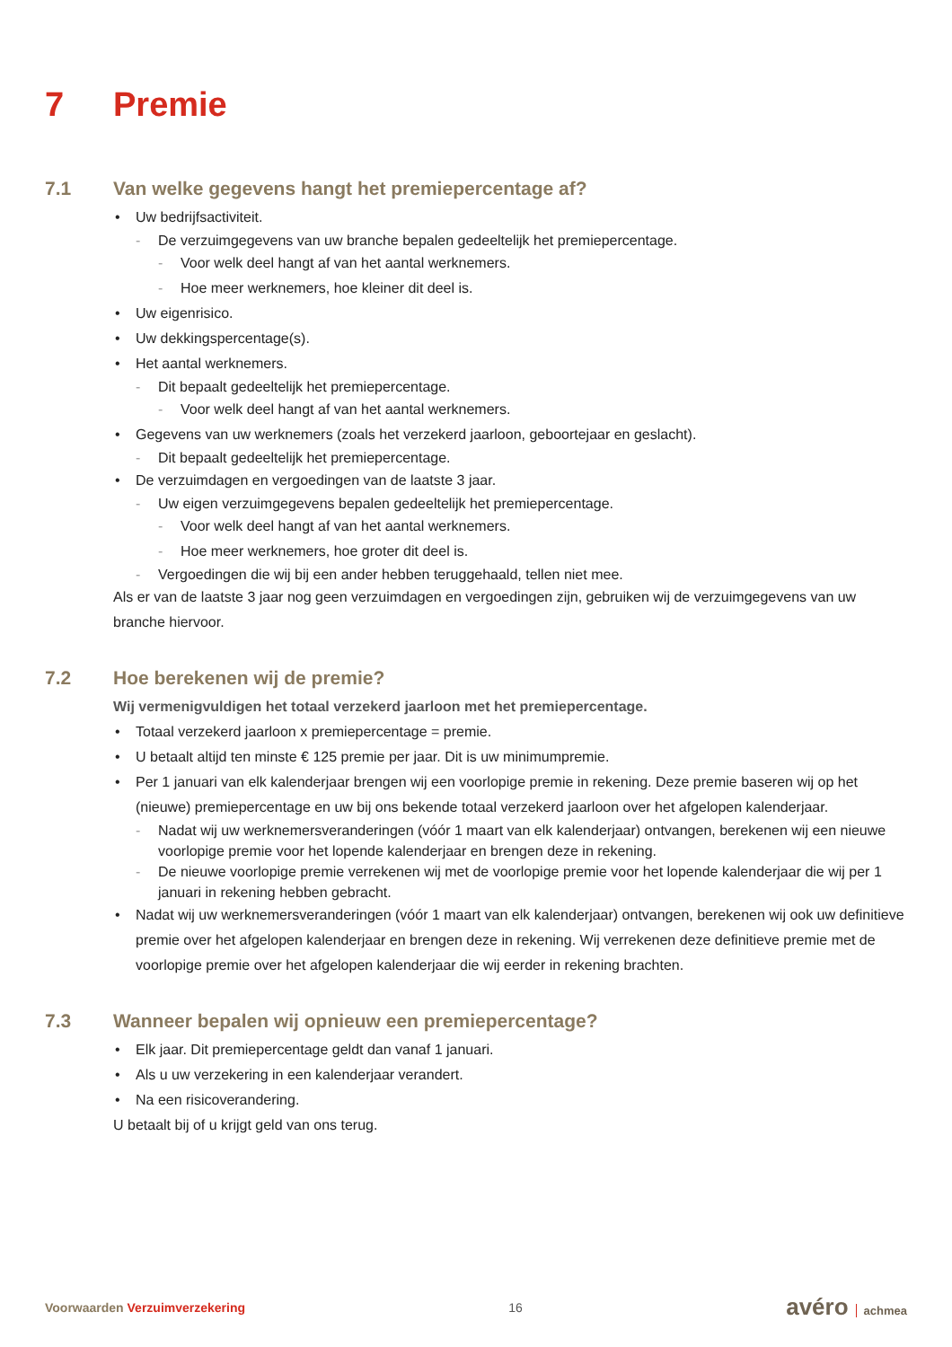7 Premie
7.1 Van welke gegevens hangt het premiepercentage af?
• Uw bedrijfsactiviteit.
- De verzuimgegevens van uw branche bepalen gedeeltelijk het premiepercentage.
- Voor welk deel hangt af van het aantal werknemers.
- Hoe meer werknemers, hoe kleiner dit deel is.
• Uw eigenrisico.
• Uw dekkingspercentage(s).
• Het aantal werknemers.
- Dit bepaalt gedeeltelijk het premiepercentage.
- Voor welk deel hangt af van het aantal werknemers.
• Gegevens van uw werknemers (zoals het verzekerd jaarloon, geboortejaar en geslacht).
- Dit bepaalt gedeeltelijk het premiepercentage.
• De verzuimdagen en vergoedingen van de laatste 3 jaar.
- Uw eigen verzuimgegevens bepalen gedeeltelijk het premiepercentage.
- Voor welk deel hangt af van het aantal werknemers.
- Hoe meer werknemers, hoe groter dit deel is.
- Vergoedingen die wij bij een ander hebben teruggehaald, tellen niet mee.
Als er van de laatste 3 jaar nog geen verzuimdagen en vergoedingen zijn, gebruiken wij de verzuimgegevens van uw branche hiervoor.
7.2 Hoe berekenen wij de premie?
Wij vermenigvuldigen het totaal verzekerd jaarloon met het premiepercentage.
• Totaal verzekerd jaarloon x premiepercentage = premie.
• U betaalt altijd ten minste € 125 premie per jaar. Dit is uw minimumpremie.
• Per 1 januari van elk kalenderjaar brengen wij een voorlopige premie in rekening. Deze premie baseren wij op het (nieuwe) premiepercentage en uw bij ons bekende totaal verzekerd jaarloon over het afgelopen kalenderjaar.
- Nadat wij uw werknemersveranderingen (vóór 1 maart van elk kalenderjaar) ontvangen, berekenen wij een nieuwe voorlopige premie voor het lopende kalenderjaar en brengen deze in rekening.
- De nieuwe voorlopige premie verrekenen wij met de voorlopige premie voor het lopende kalenderjaar die wij per 1 januari in rekening hebben gebracht.
• Nadat wij uw werknemersveranderingen (vóór 1 maart van elk kalenderjaar) ontvangen, berekenen wij ook uw definitieve premie over het afgelopen kalenderjaar en brengen deze in rekening. Wij verrekenen deze definitieve premie met de voorlopige premie over het afgelopen kalenderjaar die wij eerder in rekening brachten.
7.3 Wanneer bepalen wij opnieuw een premiepercentage?
• Elk jaar. Dit premiepercentage geldt dan vanaf 1 januari.
• Als u uw verzekering in een kalenderjaar verandert.
• Na een risicoverandering.
U betaalt bij of u krijgt geld van ons terug.
Voorwaarden Verzuimverzekering 16
avéro achmea